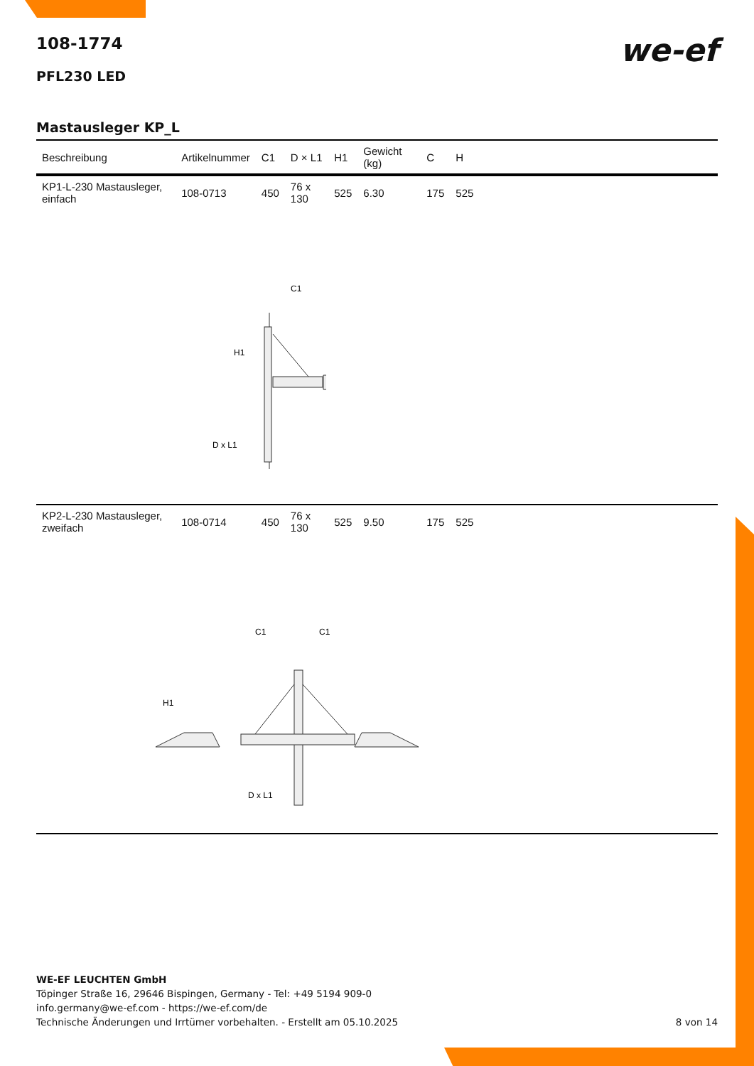we-ef
108-1774
PFL230 LED
Mastausleger KP_L
| Beschreibung | Artikelnummer | C1 | D × L1 | H1 | Gewicht (kg) | C | H | |
| --- | --- | --- | --- | --- | --- | --- | --- | --- |
| KP1-L-230 Mastausleger, einfach | 108-0713 | 450 | 76 x 130 | 525 | 6.30 | 175 | 525 | |
| C1 H1 D x L1 | | | | | | | | |
| KP2-L-230 Mastausleger, zweifach | 108-0714 | 450 | 76 x 130 | 525 | 9.50 | 175 | 525 | |
| C1 C1 H1 D x L1 | | | | | | | | |
WE-EF LEUCHTEN GmbH
Töpinger Straße 16, 29646 Bispingen, Germany - Tel: +49 5194 909-0
info.germany@we-ef.com - https://we-ef.com/de
Technische Änderungen und Irrtümer vorbehalten. - Erstellt am 05.10.2025 8 von 14